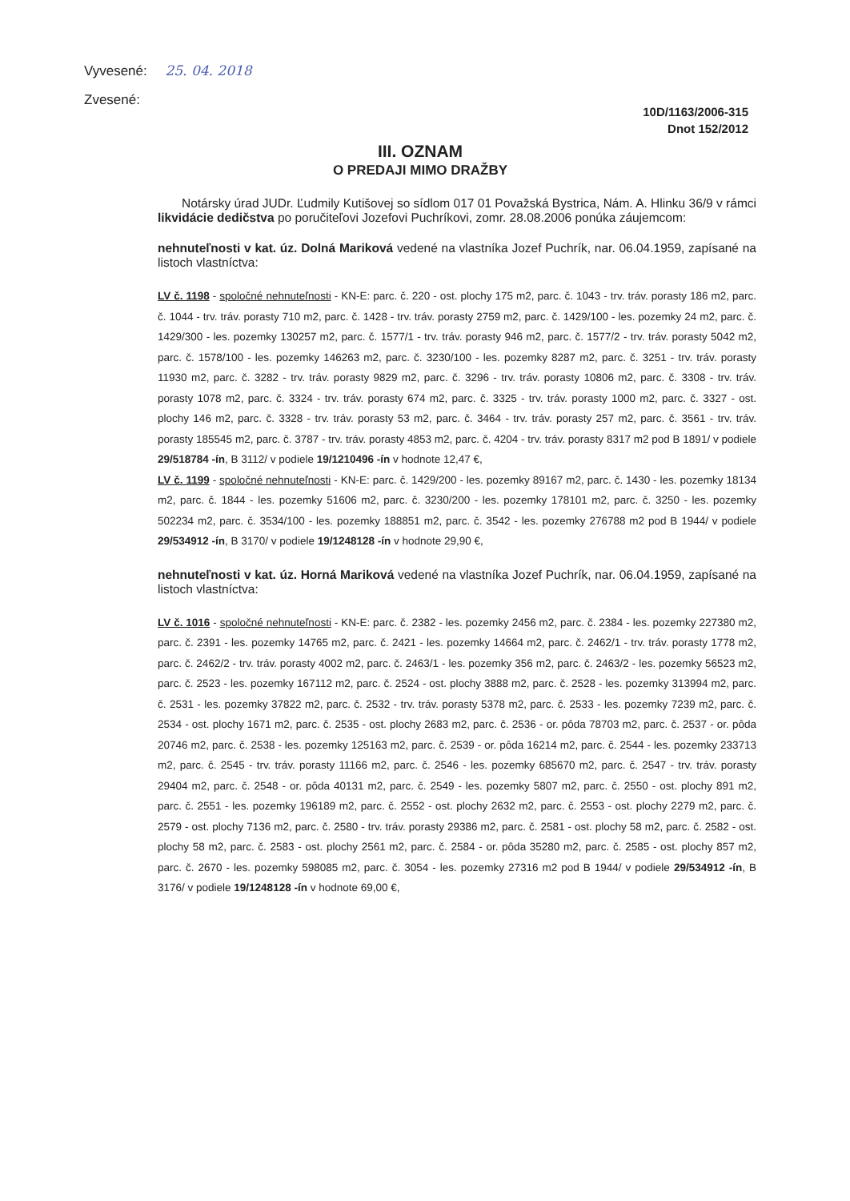Vyvesené: 25. 04. 2018
Zvesené:
10D/1163/2006-315
Dnot 152/2012
III. OZNAM
O PREDAJI MIMO DRAŽBY
Notársky úrad JUDr. Ľudmily Kutišovej so sídlom 017 01 Považská Bystrica, Nám. A. Hlinku 36/9 v rámci likvidácie dedičstva po poručiteľovi Jozefovi Puchríkovi, zomr. 28.08.2006 ponúka záujemcom:
nehnuteľnosti v kat. úz. Dolná Mariková vedené na vlastníka Jozef Puchrík, nar. 06.04.1959, zapísané na listoch vlastníctva:
LV č. 1198 - spoločné nehnuteľnosti - KN-E: parc. č. 220 - ost. plochy 175 m2, parc. č. 1043 - trv. tráv. porasty 186 m2, parc. č. 1044 - trv. tráv. porasty 710 m2, parc. č. 1428 - trv. tráv. porasty 2759 m2, parc. č. 1429/100 - les. pozemky 24 m2, parc. č. 1429/300 - les. pozemky 130257 m2, parc. č. 1577/1 - trv. tráv. porasty 946 m2, parc. č. 1577/2 - trv. tráv. porasty 5042 m2, parc. č. 1578/100 - les. pozemky 146263 m2, parc. č. 3230/100 - les. pozemky 8287 m2, parc. č. 3251 - trv. tráv. porasty 11930 m2, parc. č. 3282 - trv. tráv. porasty 9829 m2, parc. č. 3296 - trv. tráv. porasty 10806 m2, parc. č. 3308 - trv. tráv. porasty 1078 m2, parc. č. 3324 - trv. tráv. porasty 674 m2, parc. č. 3325 - trv. tráv. porasty 1000 m2, parc. č. 3327 - ost. plochy 146 m2, parc. č. 3328 - trv. tráv. porasty 53 m2, parc. č. 3464 - trv. tráv. porasty 257 m2, parc. č. 3561 - trv. tráv. porasty 185545 m2, parc. č. 3787 - trv. tráv. porasty 4853 m2, parc. č. 4204 - trv. tráv. porasty 8317 m2 pod B 1891/ v podiele 29/518784 -ín, B 3112/ v podiele 19/1210496 -ín v hodnote 12,47 €,
LV č. 1199 - spoločné nehnuteľnosti - KN-E: parc. č. 1429/200 - les. pozemky 89167 m2, parc. č. 1430 - les. pozemky 18134 m2, parc. č. 1844 - les. pozemky 51606 m2, parc. č. 3230/200 - les. pozemky 178101 m2, parc. č. 3250 - les. pozemky 502234 m2, parc. č. 3534/100 - les. pozemky 188851 m2, parc. č. 3542 - les. pozemky 276788 m2 pod B 1944/ v podiele 29/534912 -ín, B 3170/ v podiele 19/1248128 -ín v hodnote 29,90 €,
nehnuteľnosti v kat. úz. Horná Mariková vedené na vlastníka Jozef Puchrík, nar. 06.04.1959, zapísané na listoch vlastníctva:
LV č. 1016 - spoločné nehnuteľnosti - KN-E: parc. č. 2382 - les. pozemky 2456 m2, parc. č. 2384 - les. pozemky 227380 m2, parc. č. 2391 - les. pozemky 14765 m2, parc. č. 2421 - les. pozemky 14664 m2, parc. č. 2462/1 - trv. tráv. porasty 1778 m2, parc. č. 2462/2 - trv. tráv. porasty 4002 m2, parc. č. 2463/1 - les. pozemky 356 m2, parc. č. 2463/2 - les. pozemky 56523 m2, parc. č. 2523 - les. pozemky 167112 m2, parc. č. 2524 - ost. plochy 3888 m2, parc. č. 2528 - les. pozemky 313994 m2, parc. č. 2531 - les. pozemky 37822 m2, parc. č. 2532 - trv. tráv. porasty 5378 m2, parc. č. 2533 - les. pozemky 7239 m2, parc. č. 2534 - ost. plochy 1671 m2, parc. č. 2535 - ost. plochy 2683 m2, parc. č. 2536 - or. pôda 78703 m2, parc. č. 2537 - or. pôda 20746 m2, parc. č. 2538 - les. pozemky 125163 m2, parc. č. 2539 - or. pôda 16214 m2, parc. č. 2544 - les. pozemky 233713 m2, parc. č. 2545 - trv. tráv. porasty 11166 m2, parc. č. 2546 - les. pozemky 685670 m2, parc. č. 2547 - trv. tráv. porasty 29404 m2, parc. č. 2548 - or. pôda 40131 m2, parc. č. 2549 - les. pozemky 5807 m2, parc. č. 2550 - ost. plochy 891 m2, parc. č. 2551 - les. pozemky 196189 m2, parc. č. 2552 - ost. plochy 2632 m2, parc. č. 2553 - ost. plochy 2279 m2, parc. č. 2579 - ost. plochy 7136 m2, parc. č. 2580 - trv. tráv. porasty 29386 m2, parc. č. 2581 - ost. plochy 58 m2, parc. č. 2582 - ost. plochy 58 m2, parc. č. 2583 - ost. plochy 2561 m2, parc. č. 2584 - or. pôda 35280 m2, parc. č. 2585 - ost. plochy 857 m2, parc. č. 2670 - les. pozemky 598085 m2, parc. č. 3054 - les. pozemky 27316 m2 pod B 1944/ v podiele 29/534912 -ín, B 3176/ v podiele 19/1248128 -ín v hodnote 69,00 €,